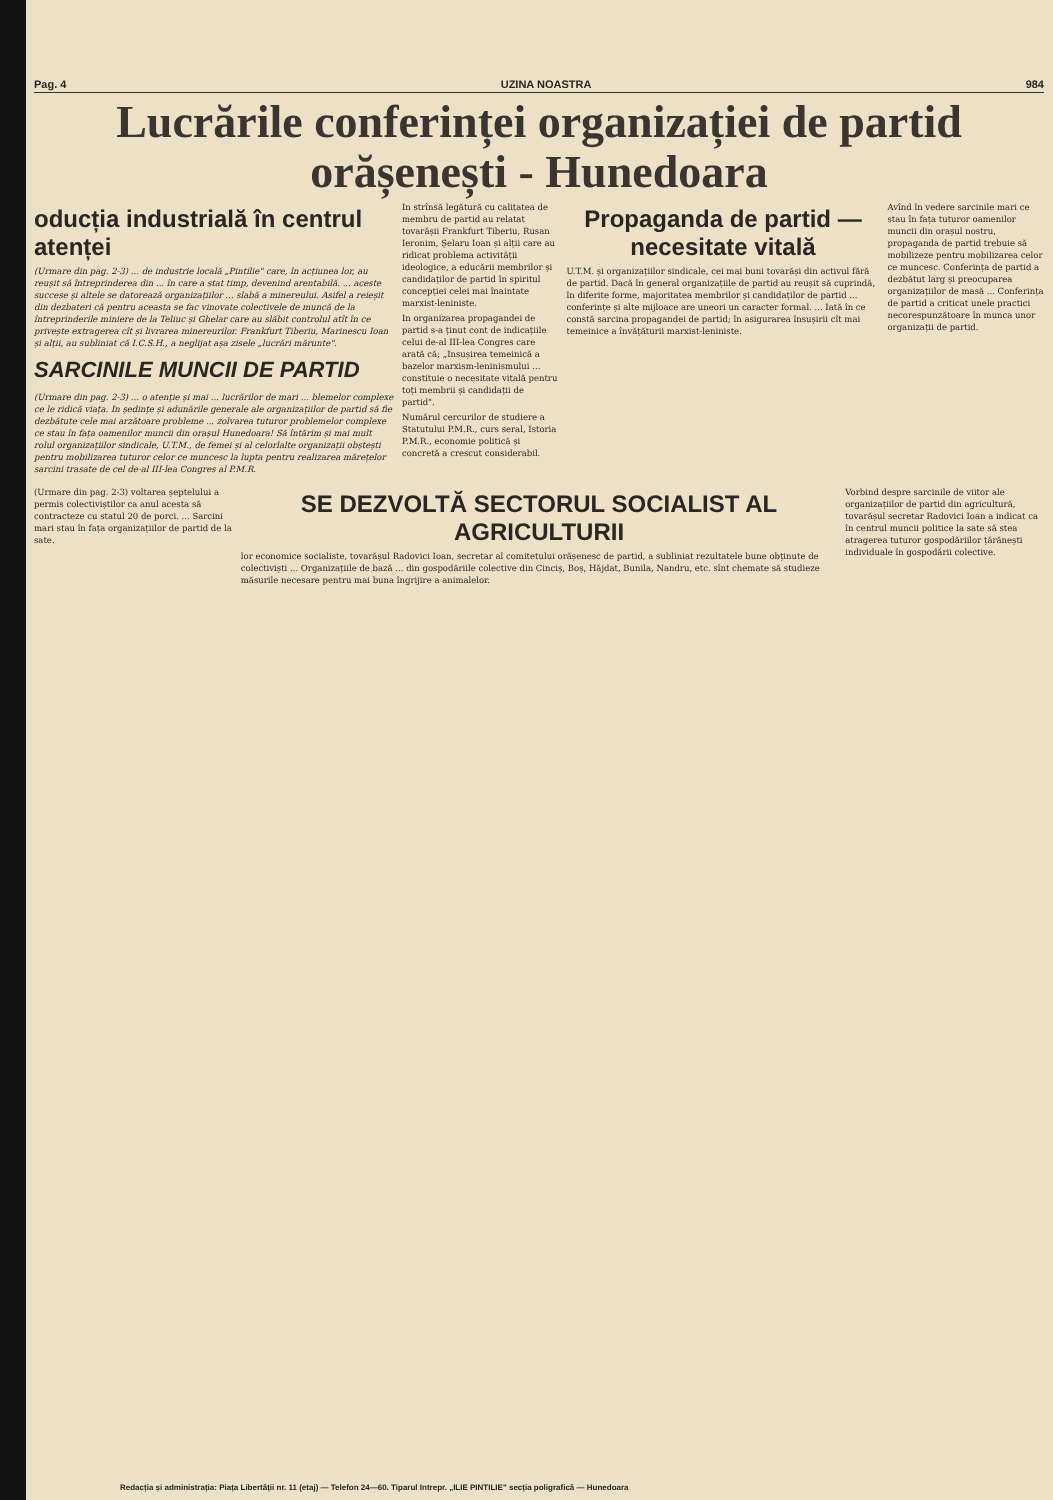Pag. 4 UZINA NOASTRA 984
Lucrările conferinței organizației de partid
orășenești - Hunedoara
oducția industrială în centrul atenței
(Urmare din pag. 2-3) ... de industrie locală „Pintilie" care, în acțiunea lor, au reușit să întreprinderea din ... în care a stat timp, devenind arentabilă. ... aceste succese și altele se datorează organizațiilor ... slabă a minereului. Asifel a reieșit din dezbateri că pentru aceasta se fac vinovate colectivele de muncă de la întreprinderile miniere de la Teliuc și Ghelar care au slăbit controlul atît în ce privește extragerea cît și livrarea minereurilor. Frankfurt Tiberiu, Marinescu Ioan și alții, au subliniat că I.C.S.H., a neglijat așa zisele „lucrări mărunte".
SARCINILE MUNCII DE PARTID
(Urmare din pag. 2-3) ... o atenție și mai ... lucrărilor de mari ... blemelor complexe ce le ridică viața. In ședințe și adunările generale ale organizațiilor de partid să fie dezbătute cele mai arzătoare probleme ... zolvarea tuturor problemelor complexe ce stau în fața oamenilor muncii din orașul Hunedoara! Să întărim și mai mult rolul organizațiilor sindicale, U.T.M., de femei și al celorlalte organizații obștești pentru mobilizarea tuturor celor ce muncesc la lupta pentru realizarea mărețelor sarcini trasate de cel de-al III-lea Congres al P.M.R.
In strînsă legătură cu calitatea de membru de partid au relatat tovarășii Frankfurt Tiberiu, Rusan Ieronim, Șelaru Ioan și alții care au ridicat problema activității ideologice, a educării membrilor și candidaților de partid în spiritul concepției celei mai înaintate marxist-leniniste.
In organizarea propagandei de partid s-a ținut cont de indicațiile celui de-al III-lea Congres care arată că: „Insușirea temeinică a bazelor marxism-leninismului ... constituie o necesitate vitală pentru toți membrii și candidații de partid".
Numărul cercurilor de studiere a Statutului P.M.R., curs seral, Istoria P.M.R., economie politică și concretă a crescut considerabil.
Propaganda de partid — necesitate vitală
U.T.M. și organizațiilor sindicale, cei mai buni tovarăși din activul fără de partid. Dacă în general organizațiile de partid au reușit să cuprindă, în diferite forme, majoritatea membrilor și candidaților de partid ... conferințe și alte mijloace are uneori un caracter formal. ... Iată în ce constă sarcina propagandei de partid; în asigurarea însușirii cît mai temeinice a învățăturii marxist-leniniste.
Avînd în vedere sarcinile mari ce stau în fața tuturor oamenilor muncii din orașul nostru, propaganda de partid trebuie să mobilizeze pentru mobilizarea celor ce muncesc. Conferința de partid a dezbătut larg și preocuparea organizațiilor de masă ... Conferința de partid a criticat unele practici necorespunzătoare în munca unor organizații de partid.
(Urmare din pag. 2-3) voltarea șeptelului a permis colectiviștilor ca anul acesta să contracteze cu statul 20 de porci. ... Sarcini mari stau în fața organizațiilor de partid de la sate.
SE DEZVOLTĂ SECTORUL SOCIALIST AL AGRICULTURII
lor economice socialiste, tovarășul Radovici Ioan, secretar al comitetului orășenesc de partid, a subliniat rezultatele bune obținute de colectiviști ... Organizațiile de bază ... din gospodăriile colective din Cinciș, Boș, Hăjdat, Bunila, Nandru, etc. sînt chemate să studieze măsurile necesare pentru mai buna îngrijire a animalelor.
Vorbind despre sarcinile de viitor ale organizațiilor de partid din agricultură, tovarășul secretar Radovici Ioan a indicat ca în centrul muncii politice la sate să stea atragerea tuturor gospodăriilor țărănești individuale în gospodării colective.
Redacția și administrația: Piața Libertății nr. 11 (etaj) — Telefon 24—60. Tiparul Intrepr. „ILIE PINTILIE" secția poligrafică — Hunedoara